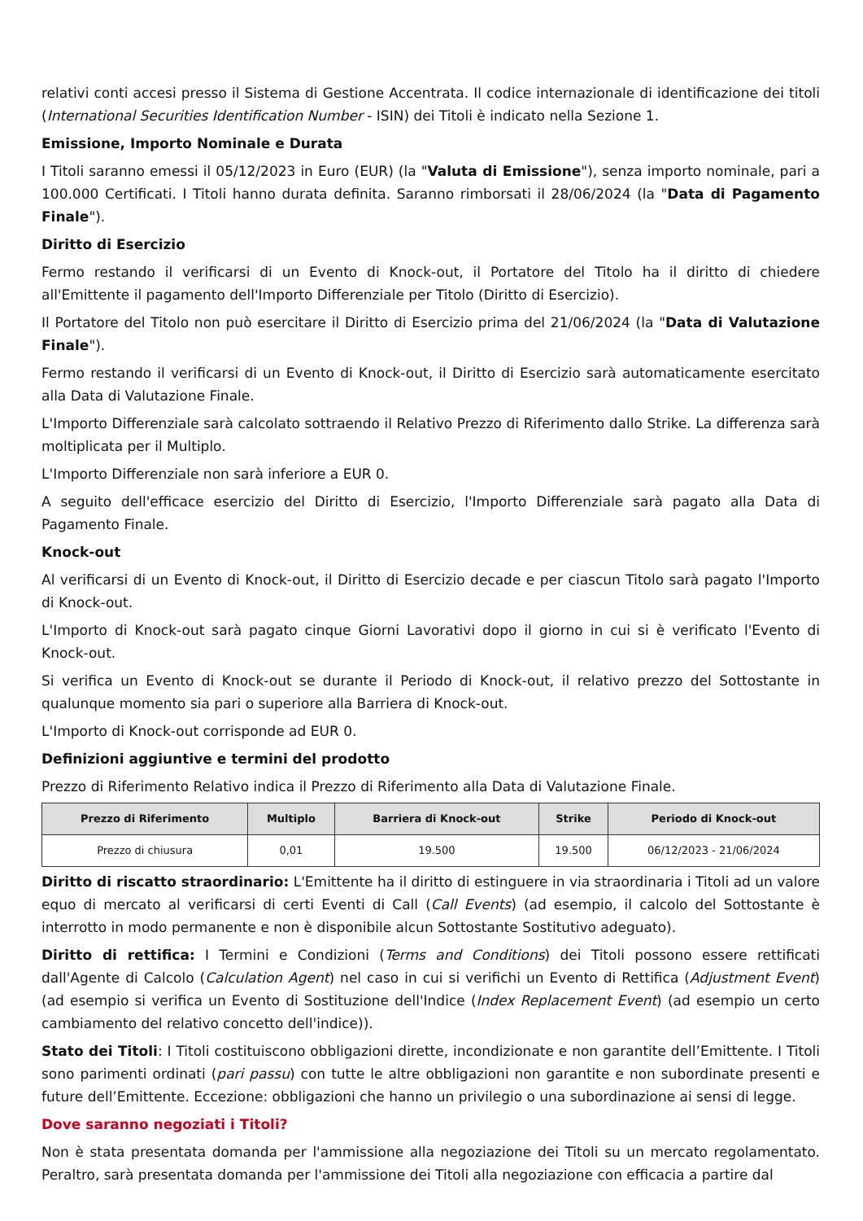relativi conti accesi presso il Sistema di Gestione Accentrata. Il codice internazionale di identificazione dei titoli (International Securities Identification Number - ISIN) dei Titoli è indicato nella Sezione 1.
Emissione, Importo Nominale e Durata
I Titoli saranno emessi il 05/12/2023 in Euro (EUR) (la "Valuta di Emissione"), senza importo nominale, pari a 100.000 Certificati. I Titoli hanno durata definita. Saranno rimborsati il 28/06/2024 (la "Data di Pagamento Finale").
Diritto di Esercizio
Fermo restando il verificarsi di un Evento di Knock-out, il Portatore del Titolo ha il diritto di chiedere all'Emittente il pagamento dell'Importo Differenziale per Titolo (Diritto di Esercizio).
Il Portatore del Titolo non può esercitare il Diritto di Esercizio prima del 21/06/2024 (la "Data di Valutazione Finale").
Fermo restando il verificarsi di un Evento di Knock-out, il Diritto di Esercizio sarà automaticamente esercitato alla Data di Valutazione Finale.
L'Importo Differenziale sarà calcolato sottraendo il Relativo Prezzo di Riferimento dallo Strike. La differenza sarà moltiplicata per il Multiplo.
L'Importo Differenziale non sarà inferiore a EUR 0.
A seguito dell'efficace esercizio del Diritto di Esercizio, l'Importo Differenziale sarà pagato alla Data di Pagamento Finale.
Knock-out
Al verificarsi di un Evento di Knock-out, il Diritto di Esercizio decade e per ciascun Titolo sarà pagato l'Importo di Knock-out.
L'Importo di Knock-out sarà pagato cinque Giorni Lavorativi dopo il giorno in cui si è verificato l'Evento di Knock-out.
Si verifica un Evento di Knock-out se durante il Periodo di Knock-out, il relativo prezzo del Sottostante in qualunque momento sia pari o superiore alla Barriera di Knock-out.
L'Importo di Knock-out corrisponde ad EUR 0.
Definizioni aggiuntive e termini del prodotto
Prezzo di Riferimento Relativo indica il Prezzo di Riferimento alla Data di Valutazione Finale.
| Prezzo di Riferimento | Multiplo | Barriera di Knock-out | Strike | Periodo di Knock-out |
| --- | --- | --- | --- | --- |
| Prezzo di chiusura | 0,01 | 19.500 | 19.500 | 06/12/2023 - 21/06/2024 |
Diritto di riscatto straordinario: L'Emittente ha il diritto di estinguere in via straordinaria i Titoli ad un valore equo di mercato al verificarsi di certi Eventi di Call (Call Events) (ad esempio, il calcolo del Sottostante è interrotto in modo permanente e non è disponibile alcun Sottostante Sostitutivo adeguato).
Diritto di rettifica: I Termini e Condizioni (Terms and Conditions) dei Titoli possono essere rettificati dall'Agente di Calcolo (Calculation Agent) nel caso in cui si verifichi un Evento di Rettifica (Adjustment Event) (ad esempio si verifica un Evento di Sostituzione dell'Indice (Index Replacement Event) (ad esempio un certo cambiamento del relativo concetto dell'indice)).
Stato dei Titoli: I Titoli costituiscono obbligazioni dirette, incondizionate e non garantite dell’Emittente. I Titoli sono parimenti ordinati (pari passu) con tutte le altre obbligazioni non garantite e non subordinate presenti e future dell’Emittente. Eccezione: obbligazioni che hanno un privilegio o una subordinazione ai sensi di legge.
Dove saranno negoziati i Titoli?
Non è stata presentata domanda per l'ammissione alla negoziazione dei Titoli su un mercato regolamentato. Peraltro, sarà presentata domanda per l'ammissione dei Titoli alla negoziazione con efficacia a partire dal